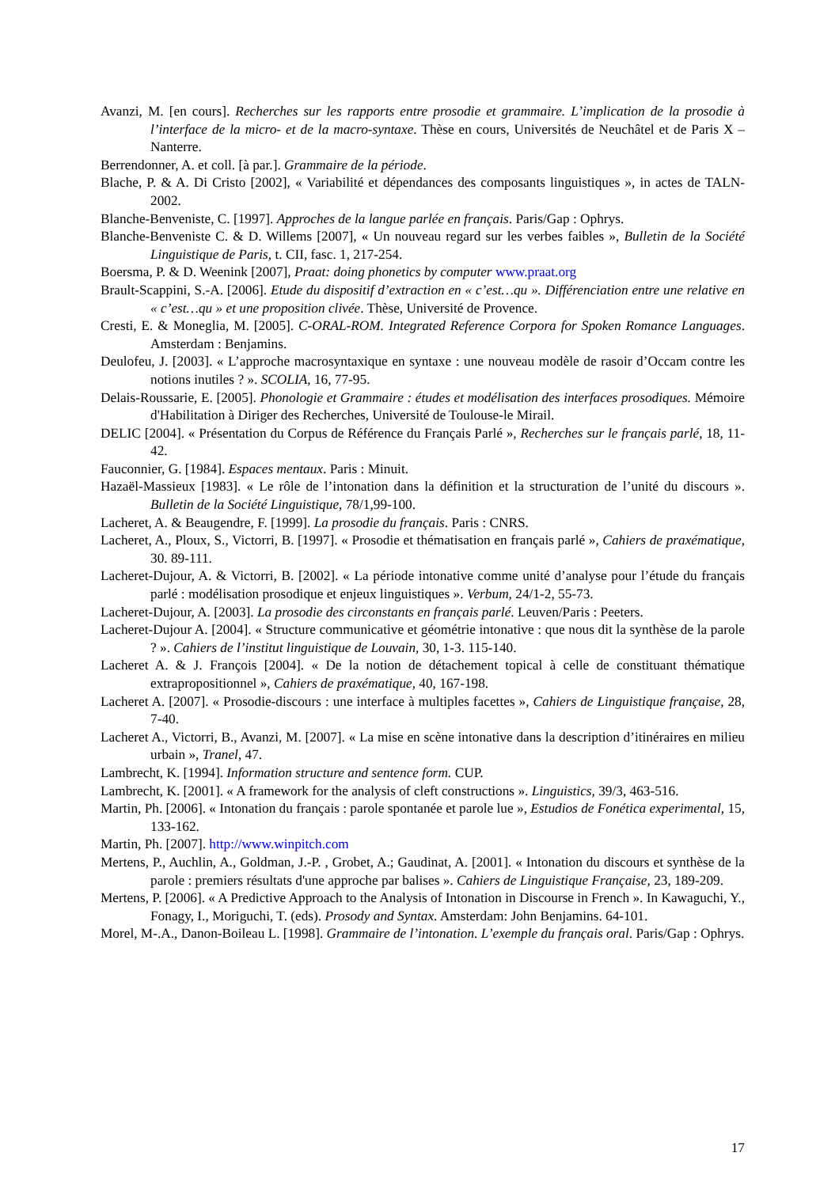Avanzi, M. [en cours]. Recherches sur les rapports entre prosodie et grammaire. L’implication de la prosodie à l’interface de la micro- et de la macro-syntaxe. Thèse en cours, Universités de Neuchâtel et de Paris X – Nanterre.
Berrendonner, A. et coll. [à par.]. Grammaire de la période.
Blache, P. & A. Di Cristo [2002], « Variabilité et dépendances des composants linguistiques », in actes de TALN-2002.
Blanche-Benveniste, C. [1997]. Approches de la langue parlée en français. Paris/Gap : Ophrys.
Blanche-Benveniste C. & D. Willems [2007], « Un nouveau regard sur les verbes faibles », Bulletin de la Société Linguistique de Paris, t. CII, fasc. 1, 217-254.
Boersma, P. & D. Weenink [2007], Praat: doing phonetics by computer www.praat.org
Brault-Scappini, S.-A. [2006]. Etude du dispositif d’extraction en « c’est…qu ». Différenciation entre une relative en « c’est…qu » et une proposition clivée. Thèse, Université de Provence.
Cresti, E. & Moneglia, M. [2005]. C-ORAL-ROM. Integrated Reference Corpora for Spoken Romance Languages. Amsterdam : Benjamins.
Deulofeu, J. [2003]. « L’approche macrosyntaxique en syntaxe : une nouveau modèle de rasoir d’Occam contre les notions inutiles ? ». SCOLIA, 16, 77-95.
Delais-Roussarie, E. [2005]. Phonologie et Grammaire : études et modélisation des interfaces prosodiques. Mémoire d'Habilitation à Diriger des Recherches, Université de Toulouse-le Mirail.
DELIC [2004]. « Présentation du Corpus de Référence du Français Parlé », Recherches sur le français parlé, 18, 11-42.
Fauconnier, G. [1984]. Espaces mentaux. Paris : Minuit.
Hazaël-Massieux [1983]. « Le rôle de l’intonation dans la définition et la structuration de l’unité du discours ». Bulletin de la Société Linguistique, 78/1,99-100.
Lacheret, A. & Beaugendre, F. [1999]. La prosodie du français. Paris : CNRS.
Lacheret, A., Ploux, S., Victorri, B. [1997]. « Prosodie et thématisation en français parlé », Cahiers de praxématique, 30. 89-111.
Lacheret-Dujour, A. & Victorri, B. [2002]. « La période intonative comme unité d’analyse pour l’étude du français parlé : modélisation prosodique et enjeux linguistiques ». Verbum, 24/1-2, 55-73.
Lacheret-Dujour, A. [2003]. La prosodie des circonstants en français parlé. Leuven/Paris : Peeters.
Lacheret-Dujour A. [2004]. « Structure communicative et géométrie intonative : que nous dit la synthèse de la parole ? ». Cahiers de l’institut linguistique de Louvain, 30, 1-3. 115-140.
Lacheret A. & J. François [2004]. « De la notion de détachement topical à celle de constituant thématique extrapropositionnel », Cahiers de praxématique, 40, 167-198.
Lacheret A. [2007]. « Prosodie-discours : une interface à multiples facettes », Cahiers de Linguistique française, 28, 7-40.
Lacheret A., Victorri, B., Avanzi, M. [2007]. « La mise en scène intonative dans la description d’itinéraires en milieu urbain », Tranel, 47.
Lambrecht, K. [1994]. Information structure and sentence form. CUP.
Lambrecht, K. [2001]. « A framework for the analysis of cleft constructions ». Linguistics, 39/3, 463-516.
Martin, Ph. [2006]. « Intonation du français : parole spontanée et parole lue », Estudios de Fonética experimental, 15, 133-162.
Martin, Ph. [2007]. http://www.winpitch.com
Mertens, P., Auchlin, A., Goldman, J.-P. , Grobet, A.; Gaudinat, A. [2001]. « Intonation du discours et synthèse de la parole : premiers résultats d'une approche par balises ». Cahiers de Linguistique Française, 23, 189-209.
Mertens, P. [2006]. « A Predictive Approach to the Analysis of Intonation in Discourse in French ». In Kawaguchi, Y., Fonagy, I., Moriguchi, T. (eds). Prosody and Syntax. Amsterdam: John Benjamins. 64-101.
Morel, M-.A., Danon-Boileau L. [1998]. Grammaire de l’intonation. L’exemple du français oral. Paris/Gap : Ophrys.
17